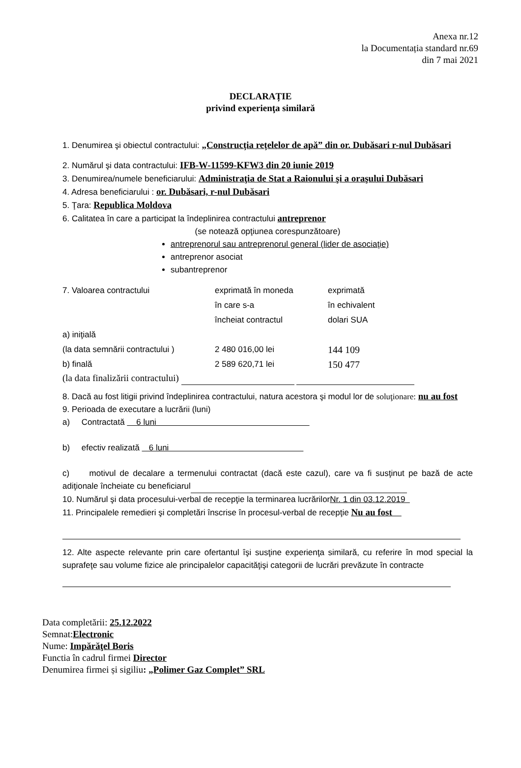Anexa nr.12
la Documentația standard nr.69
din 7 mai 2021
DECLARAȚIE
privind experienţa similară
1. Denumirea şi obiectul contractului: „Construcția rețelelor de apă” din or. Dubăsari r-nul Dubăsari
2. Numărul şi data contractului: IFB-W-11599-KFW3 din 20 iunie 2019
3. Denumirea/numele beneficiarului: Administraţia de Stat a Raionului şi a oraşului Dubăsari
4. Adresa beneficiarului : or. Dubăsari, r-nul Dubăsari
5. Ţara: Republica Moldova
6. Calitatea în care a participat la îndeplinirea contractului antreprenor
(se notează opţiunea corespunzătoare)
antreprenorul sau antreprenorul general (lider de asociaţie)
antreprenor asociat
subantreprenor
7. Valoarea contractului
exprimată în moneda
în care s-a
încheiat contractul
exprimată
în echivalent
dolari SUA
a) iniţială
(la data semnării contractului )
2 480 016,00 lei
144 109
b) finală
2 589 620,71 lei
150 477
(la data finalizării contractului)
8. Dacă au fost litigii privind îndeplinirea contractului, natura acestora şi modul lor de soluţionare: nu au fost
9. Perioada de executare a lucrării (luni)
a) Contractată 6 luni
b) efectiv realizată 6 luni
c) motivul de decalare a termenului contractat (dacă este cazul), care va fi susţinut pe bază de acte adiţionale încheiate cu beneficiarul
10. Numărul şi data procesului-verbal de recepţie la terminarea lucrărilorNr. 1 din 03.12.2019
11. Principalele remedieri şi completări înscrise în procesul-verbal de recepţie Nu au fost
12. Alte aspecte relevante prin care ofertantul îşi susţine experienţa similară, cu referire în mod special la suprafeţe sau volume fizice ale principalelor capacităţişi categorii de lucrări prevăzute în contracte
Data completării: 25.12.2022
Semnat:Electronic
Nume: Impărăţel Boris
Functia în cadrul firmei Director
Denumirea firmei și sigiliu: „Polimer Gaz Complet” SRL